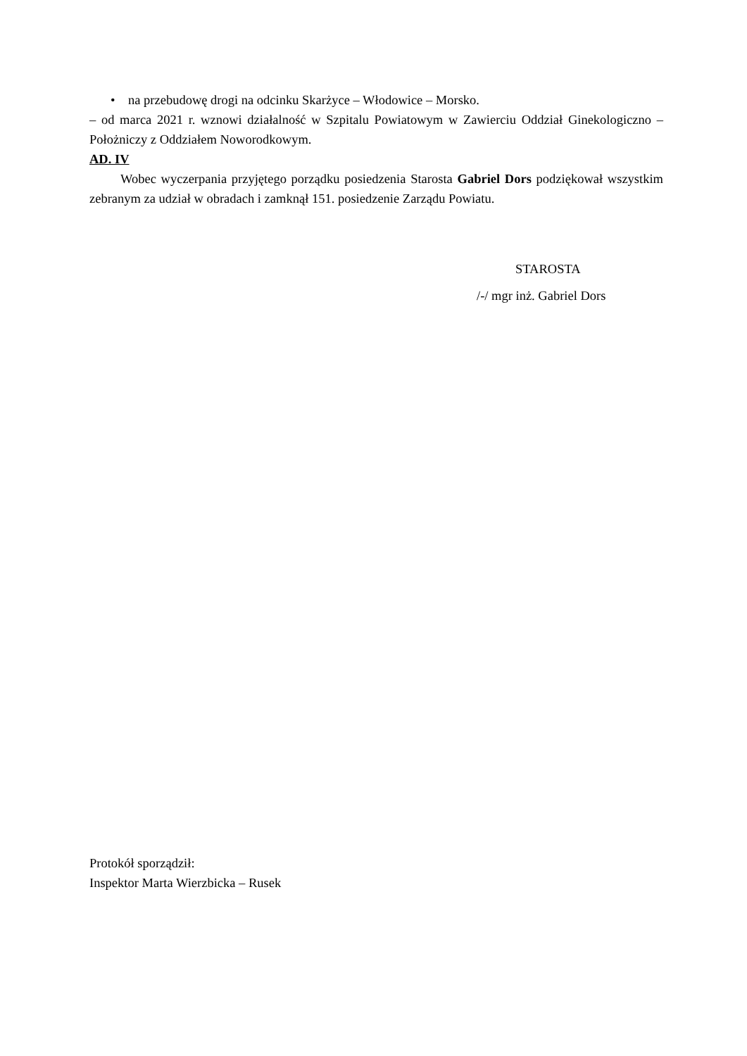• na przebudowę drogi na odcinku Skarżyce – Włodowice – Morsko.
– od marca 2021 r. wznowi działalność w Szpitalu Powiatowym w Zawierciu Oddział Ginekologiczno – Położniczy z Oddziałem Noworodkowym.
AD. IV
Wobec wyczerpania przyjętego porządku posiedzenia Starosta Gabriel Dors podziękował wszystkim zebranym za udział w obradach i zamknął 151. posiedzenie Zarządu Powiatu.
STAROSTA
/-/ mgr inż. Gabriel Dors
Protokół sporządził:
Inspektor Marta Wierzbicka – Rusek